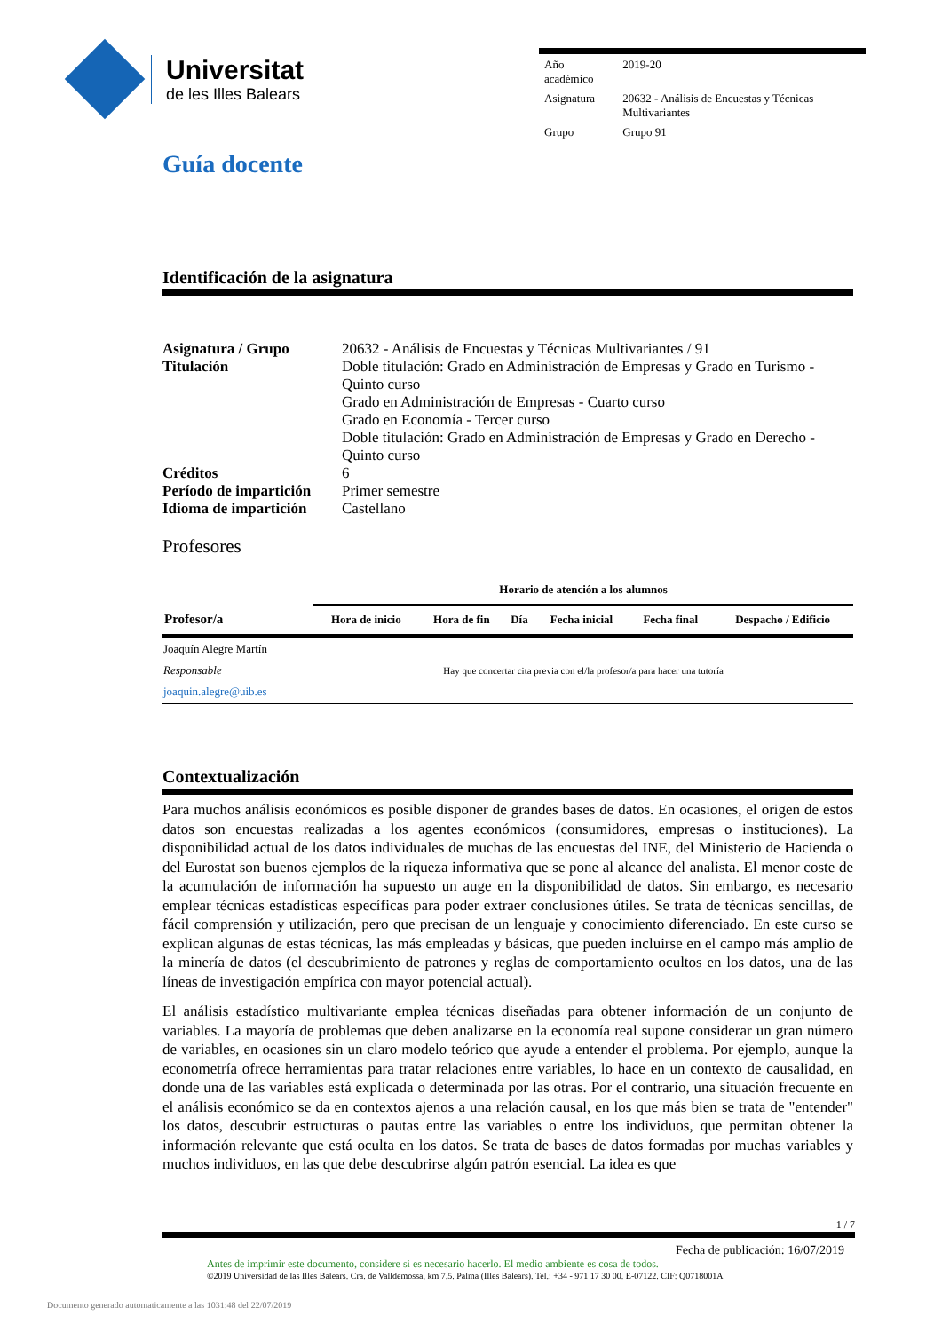Universitat
de les Illes Balears
| Año académico | 2019-20 |
| Asignatura | 20632 - Análisis de Encuestas y Técnicas Multivariantes |
| Grupo | Grupo 91 |
Guía docente
Identificación de la asignatura
| Asignatura / Grupo | 20632 - Análisis de Encuestas y Técnicas Multivariantes / 91 |
| Titulación | Doble titulación: Grado en Administración de Empresas y Grado en Turismo - Quinto curso Grado en Administración de Empresas - Cuarto curso Grado en Economía - Tercer curso Doble titulación: Grado en Administración de Empresas y Grado en Derecho - Quinto curso |
| Créditos | 6 |
| Período de impartición | Primer semestre |
| Idioma de impartición | Castellano |
Profesores
| | Horario de atención a los alumnos | | | | | |
| --- | --- | --- | --- | --- | --- | --- |
| Profesor/a | Hora de inicio | Hora de fin | Día | Fecha inicial | Fecha final | Despacho / Edificio |
| Joaquín Alegre Martín Responsable joaquin.alegre@uib.es | Hay que concertar cita previa con el/la profesor/a para hacer una tutoría | | | | | |
Contextualización
Para muchos análisis económicos es posible disponer de grandes bases de datos. En ocasiones, el origen de estos datos son encuestas realizadas a los agentes económicos (consumidores, empresas o instituciones). La disponibilidad actual de los datos individuales de muchas de las encuestas del INE, del Ministerio de Hacienda o del Eurostat son buenos ejemplos de la riqueza informativa que se pone al alcance del analista. El menor coste de la acumulación de información ha supuesto un auge en la disponibilidad de datos. Sin embargo, es necesario emplear técnicas estadísticas específicas para poder extraer conclusiones útiles. Se trata de técnicas sencillas, de fácil comprensión y utilización, pero que precisan de un lenguaje y conocimiento diferenciado. En este curso se explican algunas de estas técnicas, las más empleadas y básicas, que pueden incluirse en el campo más amplio de la minería de datos (el descubrimiento de patrones y reglas de comportamiento ocultos en los datos, una de las líneas de investigación empírica con mayor potencial actual).
El análisis estadístico multivariante emplea técnicas diseñadas para obtener información de un conjunto de variables. La mayoría de problemas que deben analizarse en la economía real supone considerar un gran número de variables, en ocasiones sin un claro modelo teórico que ayude a entender el problema. Por ejemplo, aunque la econometría ofrece herramientas para tratar relaciones entre variables, lo hace en un contexto de causalidad, en donde una de las variables está explicada o determinada por las otras. Por el contrario, una situación frecuente en el análisis económico se da en contextos ajenos a una relación causal, en los que más bien se trata de "entender" los datos, descubrir estructuras o pautas entre las variables o entre los individuos, que permitan obtener la información relevante que está oculta en los datos. Se trata de bases de datos formadas por muchas variables y muchos individuos, en las que debe descubrirse algún patrón esencial. La idea es que
1 / 7
Fecha de publicación: 16/07/2019
Antes de imprimir este documento, considere si es necesario hacerlo. El medio ambiente es cosa de todos.
©2019 Universidad de las Illes Balears. Cra. de Valldemossa, km 7.5. Palma (Illes Balears). Tel.: +34 - 971 17 30 00. E-07122. CIF: Q0718001A
Documento generado automaticamente a las 1031:48 del 22/07/2019